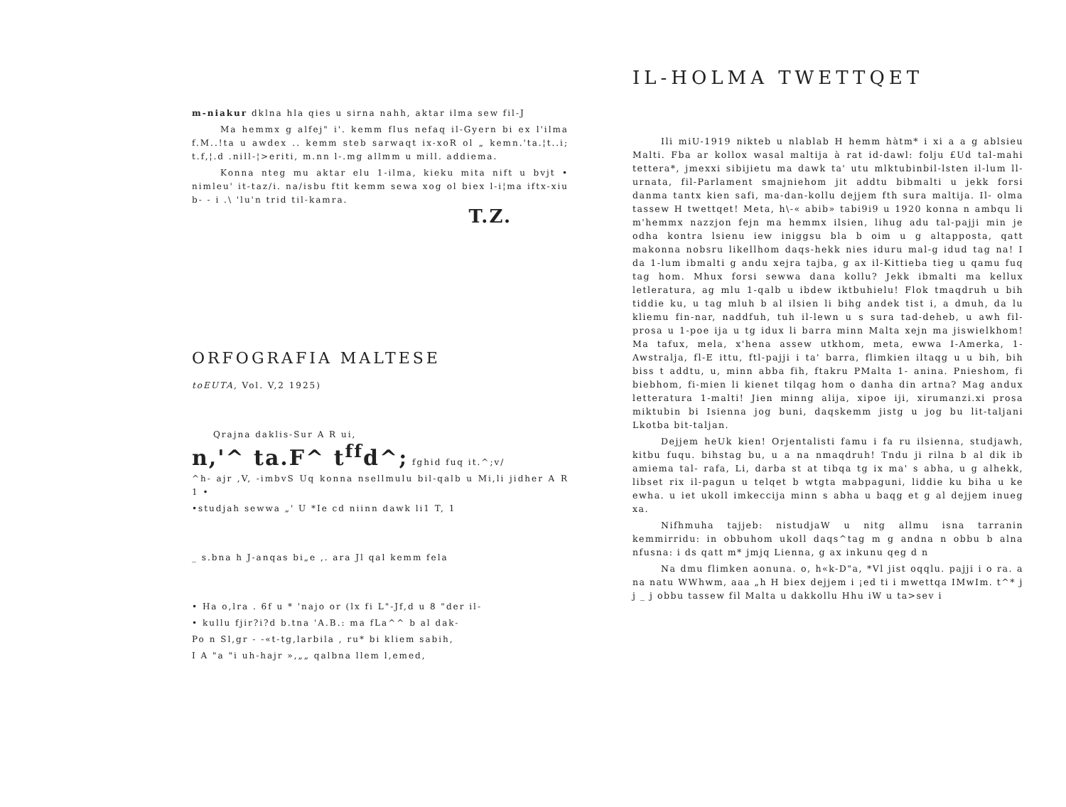m-niakur dklna hla qies u sirna nahh, aktar ilma sew fil-J
Ma hemmx g alfej" i'. kemm flus nefaq il-Gyern bi ex l'ilma f.M..!ta u awdex .. kemm steb sarwaqt ix-xoR ol „ kemn.'ta.¦t..i; t.f,¦.d .nill-¦>eriti, m.nn l-.mg allmm u mill. addiema.
Konna nteg mu aktar elu 1-ilma, kieku mita nift u bvjt • nimleu' it-taz/i. na/isbu ftit kemm sewa xog ol biex l-i¦ma iftx-xiu b- - i .\ 'lu'n trid til-kamra.
T.Z.
ORFOGRAFIA MALTESE
toEUTA, Vol. V,2 1925)
Qrajna daklis-Sur A R ui,
n,'^ ta.F^ t<sup>ff</sup>d^; fghid fuq it.^;v/
^h- ajr ,V, -imbvS Uq konna nsellmulu bil-qalb u Mi,li jidher A R 1 •
•studjah sewwa „' U *Ie cd niinn dawk li1 T, 1
_ s.bna h J-anqas bi„e ,. ara Jl qal kemm fela
• Ha o,lra . 6f u * 'najo or (lx fi L"-Jf,d u 8 "der il-
• kullu fjir?i?d b.tna 'A.B.: ma fLa^^ b al dak-
Po n Sl,gr - -«t-tg,larbila , ru* bi kliem sabih,
I A "a "i uh-hajr »,„„ qalbna llem l,emed,
IL-HOLMA TWETTQET
Ili miU-1919 nikteb u nlablab H hemm hàtm* i xi a a g ablsieu Malti. Fba ar kollox wasal maltija à rat id-dawl: folju £Ud tal-mahi tettera*, jmexxi sibijietu ma dawk ta' utu mlktubinbil-lsten il-lum ll- urnata, fil-Parlament smajniehom jit addtu bibmalti u jekk forsi danma tantx kien safi, ma-dan-kollu dejjem fth sura maltija. Il- olma tassew H twettqet! Meta, h\-« abib» tabi9i9 u 1920 konna n ambqu li m'hemmx nazzjon fejn ma hemmx ilsien, lihug adu tal-pajji min je odha kontra lsienu iew iniggsu bla b oim u g altapposta, qatt makonna nobsru likellhom daqs-hekk nies iduru mal-g idud tag na! I da 1-lum ibmalti g andu xejra tajba, g ax il-Kittieba tieg u qamu fuq tag hom. Mhux forsi sewwa dana kollu? Jekk ibmalti ma kellux letleratura, ag mlu 1-qalb u ibdew iktbuhielu! Flok tmaqdruh u bih tiddie ku, u tag mluh b al ilsien li bihg andek tist i, a dmuh, da lu kliemu fin-nar, naddfuh, tuh il-lewn u s sura tad-deheb, u awh fil-prosa u 1-poe ija u tg idux li barra minn Malta xejn ma jiswielkhom! Ma tafux, mela, x'hena assew utkhom, meta, ewwa I-Amerka, 1-Awstralja, fl-E ittu, ftl-pajji i ta' barra, flimkien iltaqg u u bih, bih biss t addtu, u, minn abba fih, ftakru PMalta 1- anina. Pnieshom, fi biebhom, fi-mien li kienet tilqag hom o danha din artna? Mag andux letteratura 1-malti! Jien minng alija, xipoe iji, xirumanzi.xi prosa miktubin bi Isienna jog buni, daqskemm jistg u jog bu lit-taljani Lkotba bit-taljan.
Dejjem heUk kien! Orjentalisti famu i fa ru ilsienna, studjawh, kitbu fuqu. bihstag bu, u a na nmaqdruh! Tndu ji rilna b al dik ib amiema tal- rafa, Li, darba st at tibqa tg ix ma' s abha, u g alhekk, libset rix il-pagun u telqet b wtgta mabpaguni, liddie ku biha u ke ewha. u iet ukoll imkeccija minn s abha u baqg et g al dejjem inueg xa.
Nifhmuha tajjeb: nistudjaW u nitg allmu isna tarranin kemmirridu: in obbuhom ukoll daqs^tag m g andna n obbu b alna nfusna: i ds qatt m* jmjq Lienna, g ax inkunu qeg d n
Na dmu flimken aonuna. o, h«k-D"a, *Vl jist oqqlu. pajji i o ra. a na natu WWhwm, aaa „h H biex dejjem i ¡ed ti i mwettqa IMwIm. t^* j j _ j obbu tassew fil Malta u dakkollu Hhu iW u ta>sev i